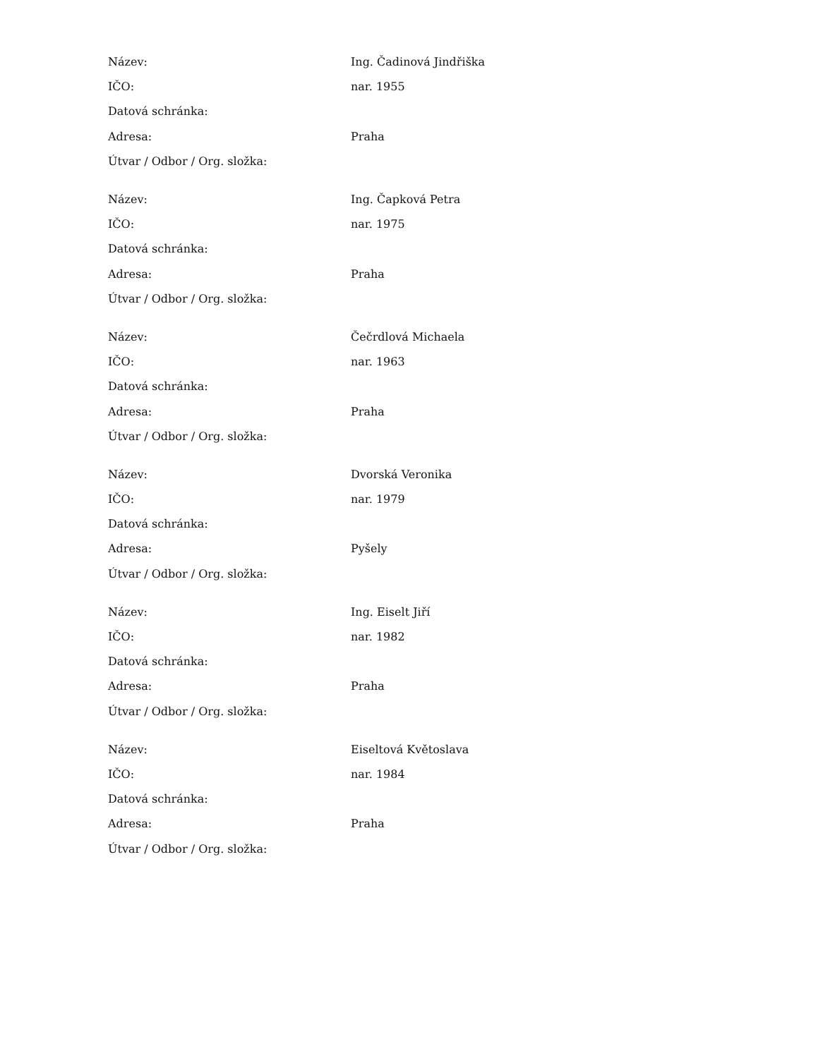| Název: | Ing. Čadinová Jindřiška |
| IČO: | nar. 1955 |
| Datová schránka: | |
| Adresa: | Praha |
| Útvar / Odbor / Org. složka: | |
| Název: | Ing. Čapková Petra |
| IČO: | nar. 1975 |
| Datová schránka: | |
| Adresa: | Praha |
| Útvar / Odbor / Org. složka: | |
| Název: | Čečrdlová Michaela |
| IČO: | nar. 1963 |
| Datová schránka: | |
| Adresa: | Praha |
| Útvar / Odbor / Org. složka: | |
| Název: | Dvorská Veronika |
| IČO: | nar. 1979 |
| Datová schránka: | |
| Adresa: | Pyšely |
| Útvar / Odbor / Org. složka: | |
| Název: | Ing. Eiselt Jiří |
| IČO: | nar. 1982 |
| Datová schránka: | |
| Adresa: | Praha |
| Útvar / Odbor / Org. složka: | |
| Název: | Eiseltová Květoslava |
| IČO: | nar. 1984 |
| Datová schránka: | |
| Adresa: | Praha |
| Útvar / Odbor / Org. složka: | |